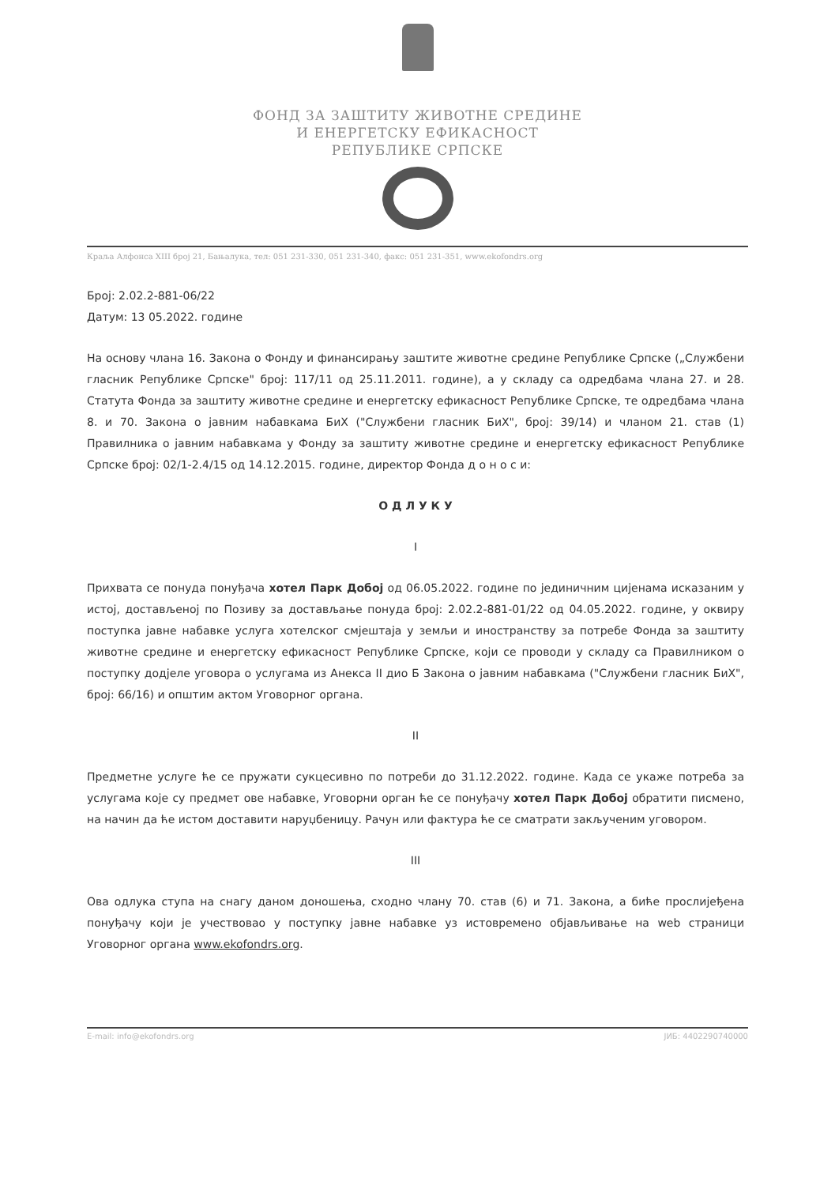ФОНД ЗА ЗАШТИТУ ЖИВОТНЕ СРЕДИНЕ
И ЕНЕРГЕТСКУ ЕФИКАСНОСТ
РЕПУБЛИКЕ СРПСКЕ
Краља Алфонса XIII број 21, Бањалука, тел: 051 231-330, 051 231-340, факс: 051 231-351, www.ekofondrs.org
Број: 2.02.2-881-06/22
Датум: 13 05.2022. године
На основу члана 16. Закона о Фонду и финансирању заштите животне средине Републике Српске („Службени гласник Републике Српске" број: 117/11 од 25.11.2011. године), а у складу са одредбама члана 27. и 28. Статута Фонда за заштиту животне средине и енергетску ефикасност Републике Српске, те одредбама члана 8. и 70. Закона о јавним набавкама БиХ ("Службени гласник БиХ", број: 39/14) и чланом 21. став (1) Правилника о јавним набавкама у Фонду за заштиту животне средине и енергетску ефикасност Републике Српске број: 02/1-2.4/15 од 14.12.2015. године, директор Фонда д о н о с и:
О Д Л У К У
I
Прихвата се понуда понуђача хотел Парк Добој од 06.05.2022. године по јединичним цијенама исказаним у истој, достављеној по Позиву за достављање понуда број: 2.02.2-881-01/22 од 04.05.2022. године, у оквиру поступка јавне набавке услуга хотелског смјештаја у земљи и иностранству за потребе Фонда за заштиту животне средине и енергетску ефикасност Републике Српске, који се проводи у складу са Правилником о поступку додјеле уговора о услугама из Анекса II дио Б Закона о јавним набавкама ("Службени гласник БиХ", број: 66/16) и општим актом Уговорног органа.
II
Предметне услуге ће се пружати сукцесивно по потреби до 31.12.2022. године. Када се укаже потреба за услугама које су предмет ове набавке, Уговорни орган ће се понуђачу хотел Парк Добој обратити писмено, на начин да ће истом доставити наруџбеницу. Рачун или фактура ће се сматрати закљученим уговором.
III
Ова одлука ступа на снагу даном доношења, сходно члану 70. став (6) и 71. Закона, а биће прослијеђена понуђачу који је учествовао у поступку јавне набавке уз истовремено објављивање на web страници Уговорног органа www.ekofondrs.org.
E-mail: info@ekofondrs.org ЈИБ: 4402290740000